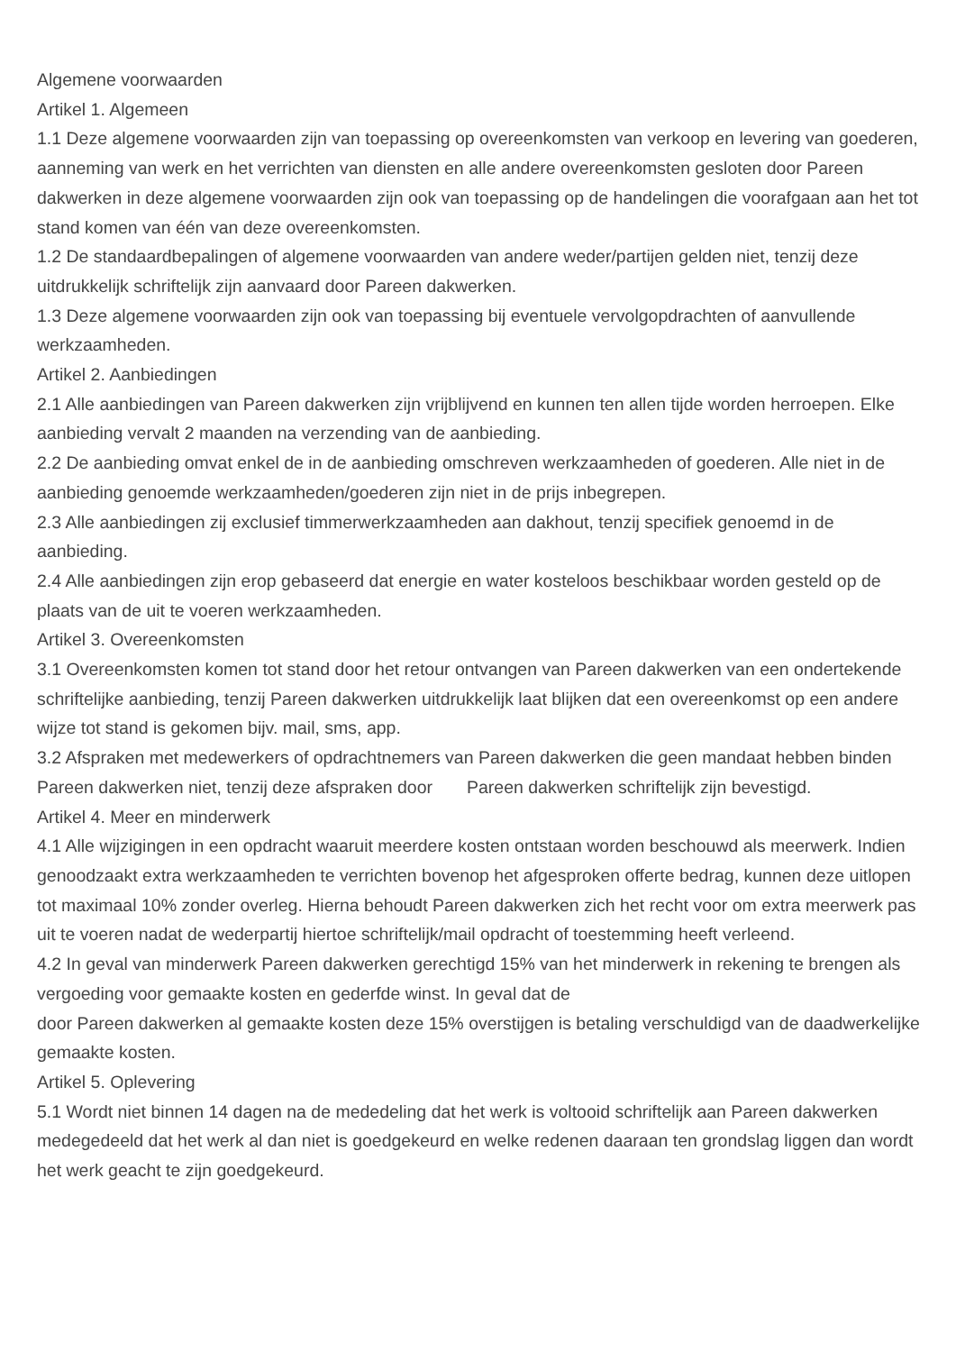Algemene voorwaarden
Artikel 1. Algemeen
1.1 Deze algemene voorwaarden zijn van toepassing op overeenkomsten van verkoop en levering van goederen, aanneming van werk en het verrichten van diensten en alle andere overeenkomsten gesloten door Pareen dakwerken in deze algemene voorwaarden zijn ook van toepassing op de handelingen die voorafgaan aan het tot stand komen van één van deze overeenkomsten.
1.2 De standaardbepalingen of algemene voorwaarden van andere weder/partijen gelden niet, tenzij deze uitdrukkelijk schriftelijk zijn aanvaard door Pareen dakwerken.
1.3 Deze algemene voorwaarden zijn ook van toepassing bij eventuele vervolgopdrachten of aanvullende werkzaamheden.
Artikel 2. Aanbiedingen
2.1 Alle aanbiedingen van Pareen dakwerken zijn vrijblijvend en kunnen ten allen tijde worden herroepen. Elke aanbieding vervalt 2 maanden na verzending van de aanbieding.
2.2 De aanbieding omvat enkel de in de aanbieding omschreven werkzaamheden of goederen. Alle niet in de aanbieding genoemde werkzaamheden/goederen zijn niet in de prijs inbegrepen.
2.3 Alle aanbiedingen zij exclusief timmerwerkzaamheden aan dakhout, tenzij specifiek genoemd in de aanbieding.
2.4 Alle aanbiedingen zijn erop gebaseerd dat energie en water kosteloos beschikbaar worden gesteld op de plaats van de uit te voeren werkzaamheden.
Artikel 3. Overeenkomsten
3.1 Overeenkomsten komen tot stand door het retour ontvangen van Pareen dakwerken van een ondertekende schriftelijke aanbieding, tenzij Pareen dakwerken uitdrukkelijk laat blijken dat een overeenkomst op een andere wijze tot stand is gekomen bijv. mail, sms, app.
3.2 Afspraken met medewerkers of opdrachtnemers van Pareen dakwerken die geen mandaat hebben binden Pareen dakwerken niet, tenzij deze afspraken door Pareen dakwerken schriftelijk zijn bevestigd.
Artikel 4. Meer en minderwerk
4.1 Alle wijzigingen in een opdracht waaruit meerdere kosten ontstaan worden beschouwd als meerwerk. Indien genoodzaakt extra werkzaamheden te verrichten bovenop het afgesproken offerte bedrag, kunnen deze uitlopen tot maximaal 10% zonder overleg. Hierna behoudt Pareen dakwerken zich het recht voor om extra meerwerk pas uit te voeren nadat de wederpartij hiertoe schriftelijk/mail opdracht of toestemming heeft verleend.
4.2 In geval van minderwerk Pareen dakwerken gerechtigd 15% van het minderwerk in rekening te brengen als vergoeding voor gemaakte kosten en gederfde winst. In geval dat de
door Pareen dakwerken al gemaakte kosten deze 15% overstijgen is betaling verschuldigd van de daadwerkelijke gemaakte kosten.
Artikel 5. Oplevering
5.1 Wordt niet binnen 14 dagen na de mededeling dat het werk is voltooid schriftelijk aan Pareen dakwerken medegedeeld dat het werk al dan niet is goedgekeurd en welke redenen daaraan ten grondslag liggen dan wordt het werk geacht te zijn goedgekeurd.